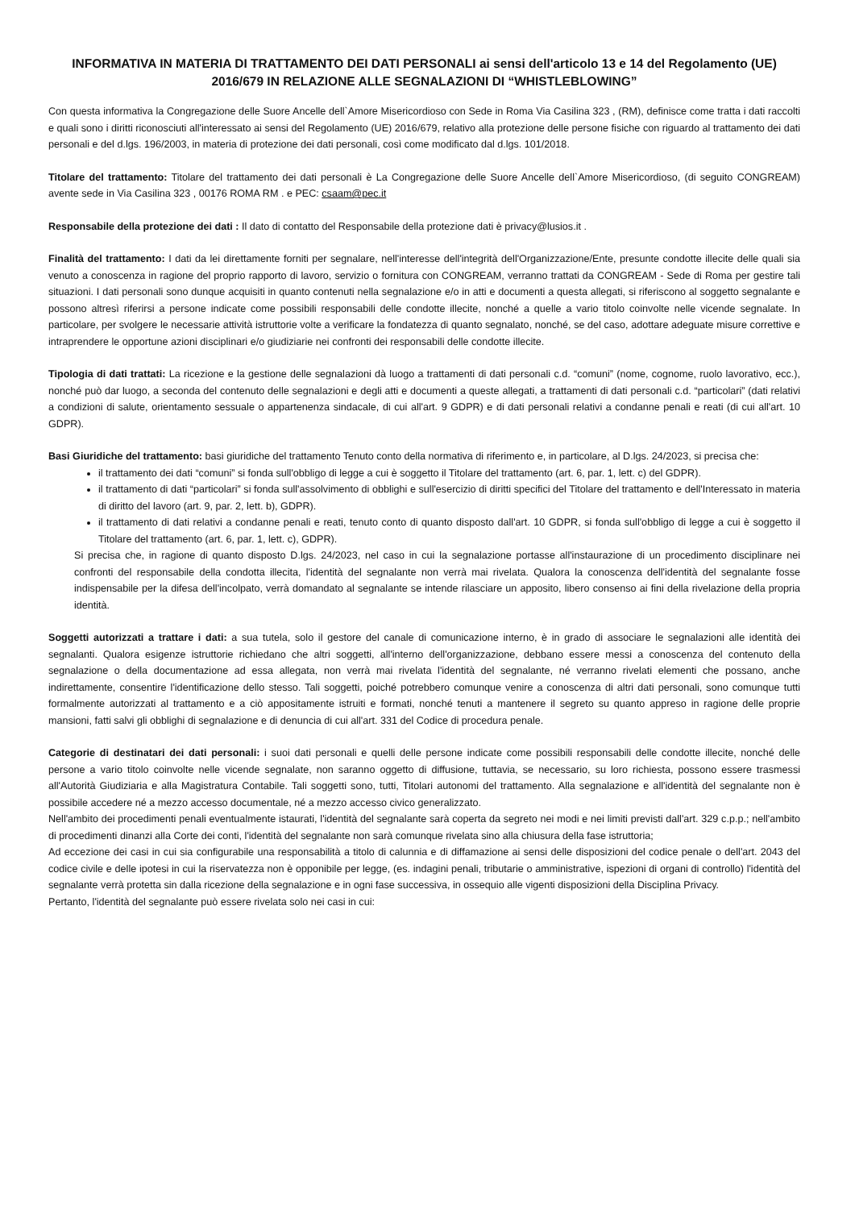INFORMATIVA IN MATERIA DI TRATTAMENTO DEI DATI PERSONALI ai sensi dell'articolo 13 e 14 del Regolamento (UE) 2016/679 IN RELAZIONE ALLE SEGNALAZIONI DI “WHISTLEBLOWING”
Con questa informativa la Congregazione delle Suore Ancelle dell`Amore Misericordioso con Sede in Roma Via Casilina 323 , (RM), definisce come tratta i dati raccolti e quali sono i diritti riconosciuti all'interessato ai sensi del Regolamento (UE) 2016/679, relativo alla protezione delle persone fisiche con riguardo al trattamento dei dati personali e del d.lgs. 196/2003, in materia di protezione dei dati personali, così come modificato dal d.lgs. 101/2018.
Titolare del trattamento: Titolare del trattamento dei dati personali è La Congregazione delle Suore Ancelle dell`Amore Misericordioso, (di seguito CONGREAM) avente sede in Via Casilina 323 , 00176 ROMA RM . e PEC: csaam@pec.it
Responsabile della protezione dei dati : Il dato di contatto del Responsabile della protezione dati è privacy@lusios.it .
Finalità del trattamento: I dati da lei direttamente forniti per segnalare, nell'interesse dell'integrità dell'Organizzazione/Ente, presunte condotte illecite delle quali sia venuto a conoscenza in ragione del proprio rapporto di lavoro, servizio o fornitura con CONGREAM, verranno trattati da CONGREAM - Sede di Roma per gestire tali situazioni. I dati personali sono dunque acquisiti in quanto contenuti nella segnalazione e/o in atti e documenti a questa allegati, si riferiscono al soggetto segnalante e possono altresì riferirsi a persone indicate come possibili responsabili delle condotte illecite, nonché a quelle a vario titolo coinvolte nelle vicende segnalate. In particolare, per svolgere le necessarie attività istruttorie volte a verificare la fondatezza di quanto segnalato, nonché, se del caso, adottare adeguate misure correttive e intraprendere le opportune azioni disciplinari e/o giudiziarie nei confronti dei responsabili delle condotte illecite.
Tipologia di dati trattati: La ricezione e la gestione delle segnalazioni dà luogo a trattamenti di dati personali c.d. “comuni” (nome, cognome, ruolo lavorativo, ecc.), nonché può dar luogo, a seconda del contenuto delle segnalazioni e degli atti e documenti a queste allegati, a trattamenti di dati personali c.d. “particolari” (dati relativi a condizioni di salute, orientamento sessuale o appartenenza sindacale, di cui all'art. 9 GDPR) e di dati personali relativi a condanne penali e reati (di cui all'art. 10 GDPR).
Basi Giuridiche del trattamento: basi giuridiche del trattamento Tenuto conto della normativa di riferimento e, in particolare, al D.lgs. 24/2023, si precisa che:
il trattamento dei dati “comuni” si fonda sull'obbligo di legge a cui è soggetto il Titolare del trattamento (art. 6, par. 1, lett. c) del GDPR).
il trattamento di dati “particolari” si fonda sull'assolvimento di obblighi e sull'esercizio di diritti specifici del Titolare del trattamento e dell'Interessato in materia di diritto del lavoro (art. 9, par. 2, lett. b), GDPR).
il trattamento di dati relativi a condanne penali e reati, tenuto conto di quanto disposto dall'art. 10 GDPR, si fonda sull'obbligo di legge a cui è soggetto il Titolare del trattamento (art. 6, par. 1, lett. c), GDPR).
Si precisa che, in ragione di quanto disposto D.lgs. 24/2023, nel caso in cui la segnalazione portasse all'instaurazione di un procedimento disciplinare nei confronti del responsabile della condotta illecita, l'identità del segnalante non verrà mai rivelata. Qualora la conoscenza dell'identità del segnalante fosse indispensabile per la difesa dell'incolpato, verrà domandato al segnalante se intende rilasciare un apposito, libero consenso ai fini della rivelazione della propria identità.
Soggetti autorizzati a trattare i dati: a sua tutela, solo il gestore del canale di comunicazione interno, è in grado di associare le segnalazioni alle identità dei segnalanti. Qualora esigenze istruttorie richiedano che altri soggetti, all'interno dell'organizzazione, debbano essere messi a conoscenza del contenuto della segnalazione o della documentazione ad essa allegata, non verrà mai rivelata l'identità del segnalante, né verranno rivelati elementi che possano, anche indirettamente, consentire l'identificazione dello stesso. Tali soggetti, poiché potrebbero comunque venire a conoscenza di altri dati personali, sono comunque tutti formalmente autorizzati al trattamento e a ciò appositamente istruiti e formati, nonché tenuti a mantenere il segreto su quanto appreso in ragione delle proprie mansioni, fatti salvi gli obblighi di segnalazione e di denuncia di cui all'art. 331 del Codice di procedura penale.
Categorie di destinatari dei dati personali: i suoi dati personali e quelli delle persone indicate come possibili responsabili delle condotte illecite, nonché delle persone a vario titolo coinvolte nelle vicende segnalate, non saranno oggetto di diffusione, tuttavia, se necessario, su loro richiesta, possono essere trasmessi all'Autorità Giudiziaria e alla Magistratura Contabile. Tali soggetti sono, tutti, Titolari autonomi del trattamento. Alla segnalazione e all'identità del segnalante non è possibile accedere né a mezzo accesso documentale, né a mezzo accesso civico generalizzato.
Nell'ambito dei procedimenti penali eventualmente istaurati, l'identità del segnalante sarà coperta da segreto nei modi e nei limiti previsti dall'art. 329 c.p.p.; nell'ambito di procedimenti dinanzi alla Corte dei conti, l'identità del segnalante non sarà comunque rivelata sino alla chiusura della fase istruttoria;
Ad eccezione dei casi in cui sia configurabile una responsabilità a titolo di calunnia e di diffamazione ai sensi delle disposizioni del codice penale o dell'art. 2043 del codice civile e delle ipotesi in cui la riservatezza non è opponibile per legge, (es. indagini penali, tributarie o amministrative, ispezioni di organi di controllo) l'identità del segnalante verrà protetta sin dalla ricezione della segnalazione e in ogni fase successiva, in ossequio alle vigenti disposizioni della Disciplina Privacy.
Pertanto, l'identità del segnalante può essere rivelata solo nei casi in cui: